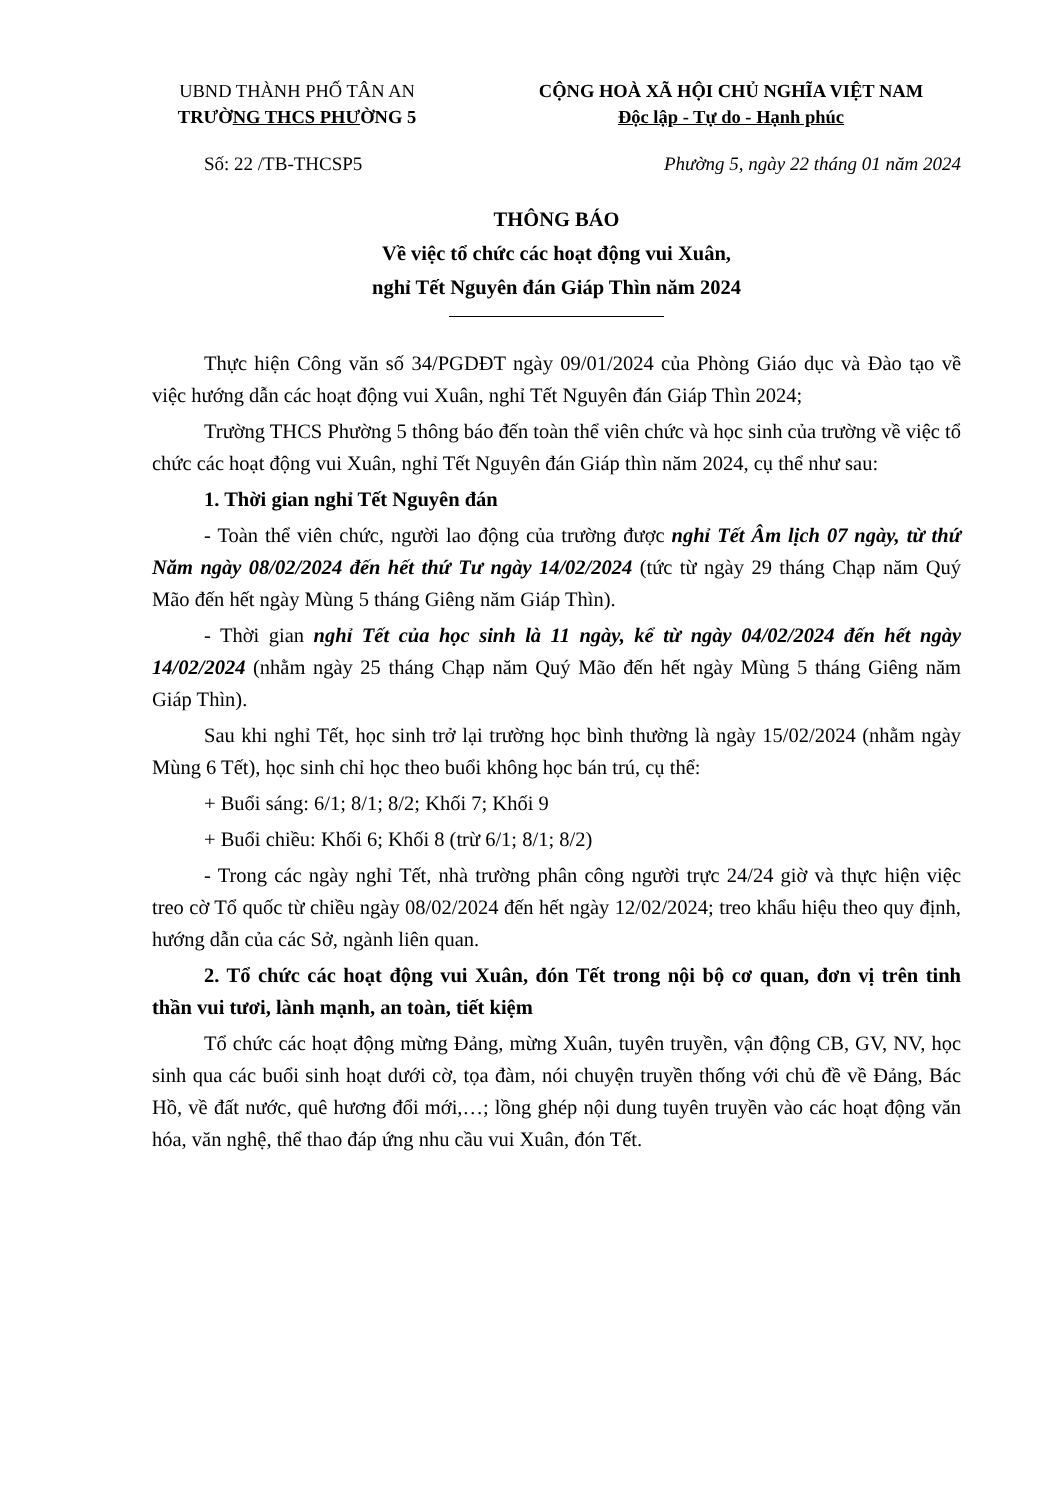UBND THÀNH PHỐ TÂN AN
TRƯỜNG THCS PHƯỜNG 5
CỘNG HOÀ XÃ HỘI CHỦ NGHĨA VIỆT NAM
Độc lập - Tự do - Hạnh phúc
Số: 22 /TB-THCSP5 Phường 5, ngày 22 tháng 01 năm 2024
THÔNG BÁO
Về việc tổ chức các hoạt động vui Xuân,
nghỉ Tết Nguyên đán Giáp Thìn năm 2024
Thực hiện Công văn số 34/PGDĐT ngày 09/01/2024 của Phòng Giáo dục và Đào tạo về việc hướng dẫn các hoạt động vui Xuân, nghỉ Tết Nguyên đán Giáp Thìn 2024;
Trường THCS Phường 5 thông báo đến toàn thể viên chức và học sinh của trường về việc tổ chức các hoạt động vui Xuân, nghỉ Tết Nguyên đán Giáp thìn năm 2024, cụ thể như sau:
1. Thời gian nghỉ Tết Nguyên đán
- Toàn thể viên chức, người lao động của trường được nghỉ Tết Âm lịch 07 ngày, từ thứ Năm ngày 08/02/2024 đến hết thứ Tư ngày 14/02/2024 (tức từ ngày 29 tháng Chạp năm Quý Mão đến hết ngày Mùng 5 tháng Giêng năm Giáp Thìn).
- Thời gian nghỉ Tết của học sinh là 11 ngày, kể từ ngày 04/02/2024 đến hết ngày 14/02/2024 (nhằm ngày 25 tháng Chạp năm Quý Mão đến hết ngày Mùng 5 tháng Giêng năm Giáp Thìn).
Sau khi nghỉ Tết, học sinh trở lại trường học bình thường là ngày 15/02/2024 (nhằm ngày Mùng 6 Tết), học sinh chỉ học theo buổi không học bán trú, cụ thể:
+ Buổi sáng: 6/1; 8/1; 8/2; Khối 7; Khối 9
+ Buổi chiều: Khối 6; Khối 8 (trừ 6/1; 8/1; 8/2)
- Trong các ngày nghỉ Tết, nhà trường phân công người trực 24/24 giờ và thực hiện việc treo cờ Tổ quốc từ chiều ngày 08/02/2024 đến hết ngày 12/02/2024; treo khẩu hiệu theo quy định, hướng dẫn của các Sở, ngành liên quan.
2. Tổ chức các hoạt động vui Xuân, đón Tết trong nội bộ cơ quan, đơn vị trên tinh thần vui tươi, lành mạnh, an toàn, tiết kiệm
Tổ chức các hoạt động mừng Đảng, mừng Xuân, tuyên truyền, vận động CB, GV, NV, học sinh qua các buổi sinh hoạt dưới cờ, tọa đàm, nói chuyện truyền thống với chủ đề về Đảng, Bác Hồ, về đất nước, quê hương đổi mới,…; lồng ghép nội dung tuyên truyền vào các hoạt động văn hóa, văn nghệ, thể thao đáp ứng nhu cầu vui Xuân, đón Tết.